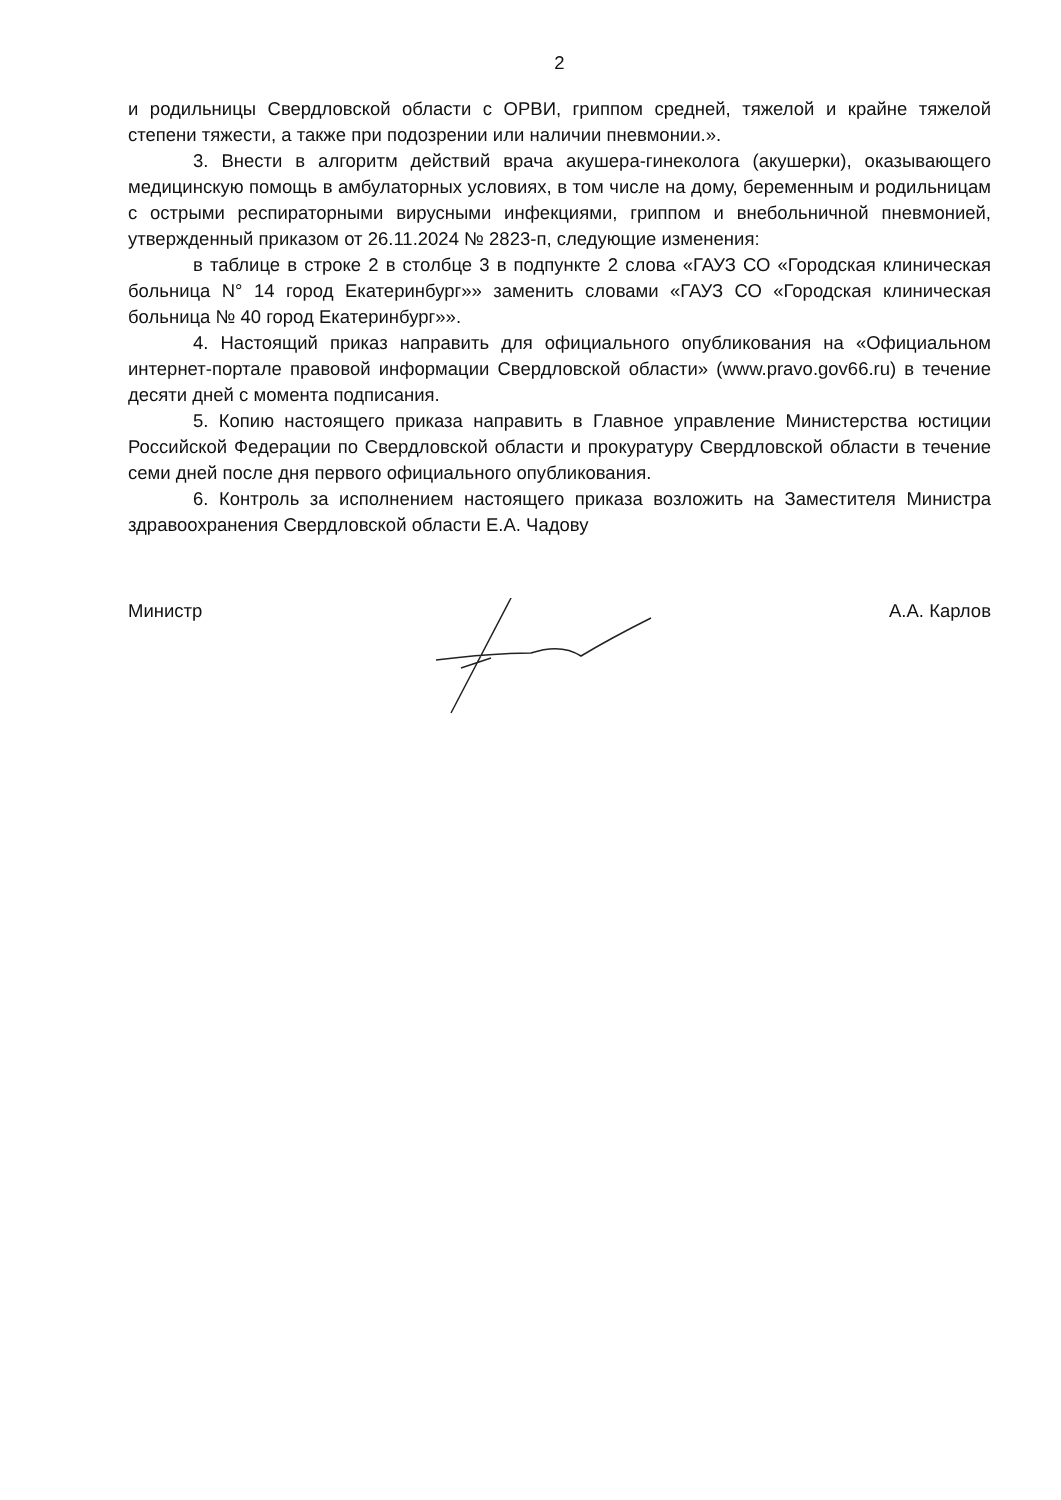2
и родильницы Свердловской области с ОРВИ, гриппом средней, тяжелой и крайне тяжелой степени тяжести, а также при подозрении или наличии пневмонии.».
3. Внести в алгоритм действий врача акушера-гинеколога (акушерки), оказывающего медицинскую помощь в амбулаторных условиях, в том числе на дому, беременным и родильницам с острыми респираторными вирусными инфекциями, гриппом и внебольничной пневмонией, утвержденный приказом от 26.11.2024 № 2823-п, следующие изменения:
в таблице в строке 2 в столбце 3 в подпункте 2 слова «ГАУЗ СО «Городская клиническая больница N° 14 город Екатеринбург»» заменить словами «ГАУЗ СО «Городская клиническая больница № 40 город Екатеринбург»».
4. Настоящий приказ направить для официального опубликования на «Официальном интернет-портале правовой информации Свердловской области» (www.pravo.gov66.ru) в течение десяти дней с момента подписания.
5. Копию настоящего приказа направить в Главное управление Министерства юстиции Российской Федерации по Свердловской области и прокуратуру Свердловской области в течение семи дней после дня первого официального опубликования.
6. Контроль за исполнением настоящего приказа возложить на Заместителя Министра здравоохранения Свердловской области Е.А. Чадову
Министр А.А. Карлов